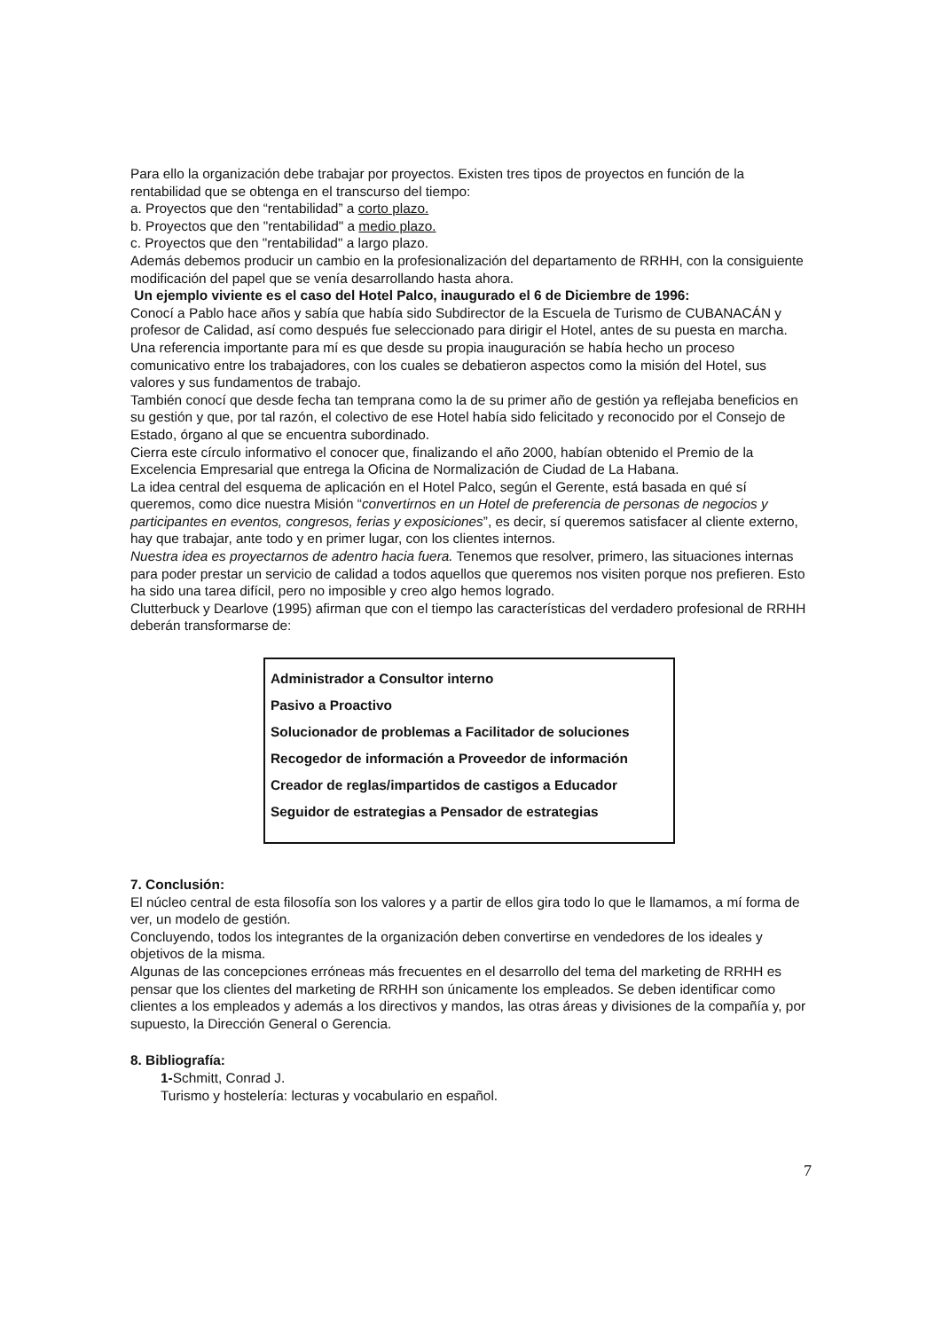Para ello la organización debe trabajar por proyectos. Existen tres tipos de proyectos en función de la rentabilidad que se obtenga en el transcurso del tiempo:
a. Proyectos que den “rentabilidad” a corto plazo.
b. Proyectos que den "rentabilidad" a medio plazo.
c. Proyectos que den "rentabilidad" a largo plazo.
Además debemos producir un cambio en la profesionalización del departamento de RRHH, con la consiguiente modificación del papel que se venía desarrollando hasta ahora.
Un ejemplo viviente es el caso del Hotel Palco, inaugurado el 6 de Diciembre de 1996:
Conocí a Pablo hace años y sabía que había sido Subdirector de la Escuela de Turismo de CUBANACÁN y profesor de Calidad, así como después fue seleccionado para dirigir el Hotel, antes de su puesta en marcha.
Una referencia importante para mí es que desde su propia inauguración se había hecho un proceso comunicativo entre los trabajadores, con los cuales se debatieron aspectos como la misión del Hotel, sus valores y sus fundamentos de trabajo.
También conocí que desde fecha tan temprana como la de su primer año de gestión ya reflejaba beneficios en su gestión y que, por tal razón, el colectivo de ese Hotel había sido felicitado y reconocido por el Consejo de Estado, órgano al que se encuentra subordinado.
Cierra este círculo informativo el conocer que, finalizando el año 2000, habían obtenido el Premio de la Excelencia Empresarial que entrega la Oficina de Normalización de Ciudad de La Habana.
La idea central del esquema de aplicación en el Hotel Palco, según el Gerente, está basada en qué sí queremos, como dice nuestra Misión “convertirnos en un Hotel de preferencia de personas de negocios y participantes en eventos, congresos, ferias y exposiciones”, es decir, sí queremos satisfacer al cliente externo, hay que trabajar, ante todo y en primer lugar, con los clientes internos.
Nuestra idea es proyectarnos de adentro hacia fuera. Tenemos que resolver, primero, las situaciones internas para poder prestar un servicio de calidad a todos aquellos que queremos nos visiten porque nos prefieren. Esto ha sido una tarea difícil, pero no imposible y creo algo hemos logrado.
Clutterbuck y Dearlove (1995) afirman que con el tiempo las características del verdadero profesional de RRHH deberán transformarse de:
Administrador a Consultor interno
Pasivo a Proactivo
Solucionador de problemas a Facilitador de soluciones
Recogedor de información a Proveedor de información
Creador de reglas/impartidos de castigos a Educador
Seguidor de estrategias a Pensador de estrategias
7. Conclusión:
El núcleo central de esta filosofía son los valores y a partir de ellos gira todo lo que le llamamos, a mí forma de ver, un modelo de gestión.
Concluyendo, todos los integrantes de la organización deben convertirse en vendedores de los ideales y objetivos de la misma.
Algunas de las concepciones erróneas más frecuentes en el desarrollo del tema del marketing de RRHH es pensar que los clientes del marketing de RRHH son únicamente los empleados. Se deben identificar como clientes a los empleados y además a los directivos y mandos, las otras áreas y divisiones de la compañía y, por supuesto, la Dirección General o Gerencia.
8. Bibliografía:
1-Schmitt, Conrad J.
Turismo y hostelería: lecturas y vocabulario en español.
7